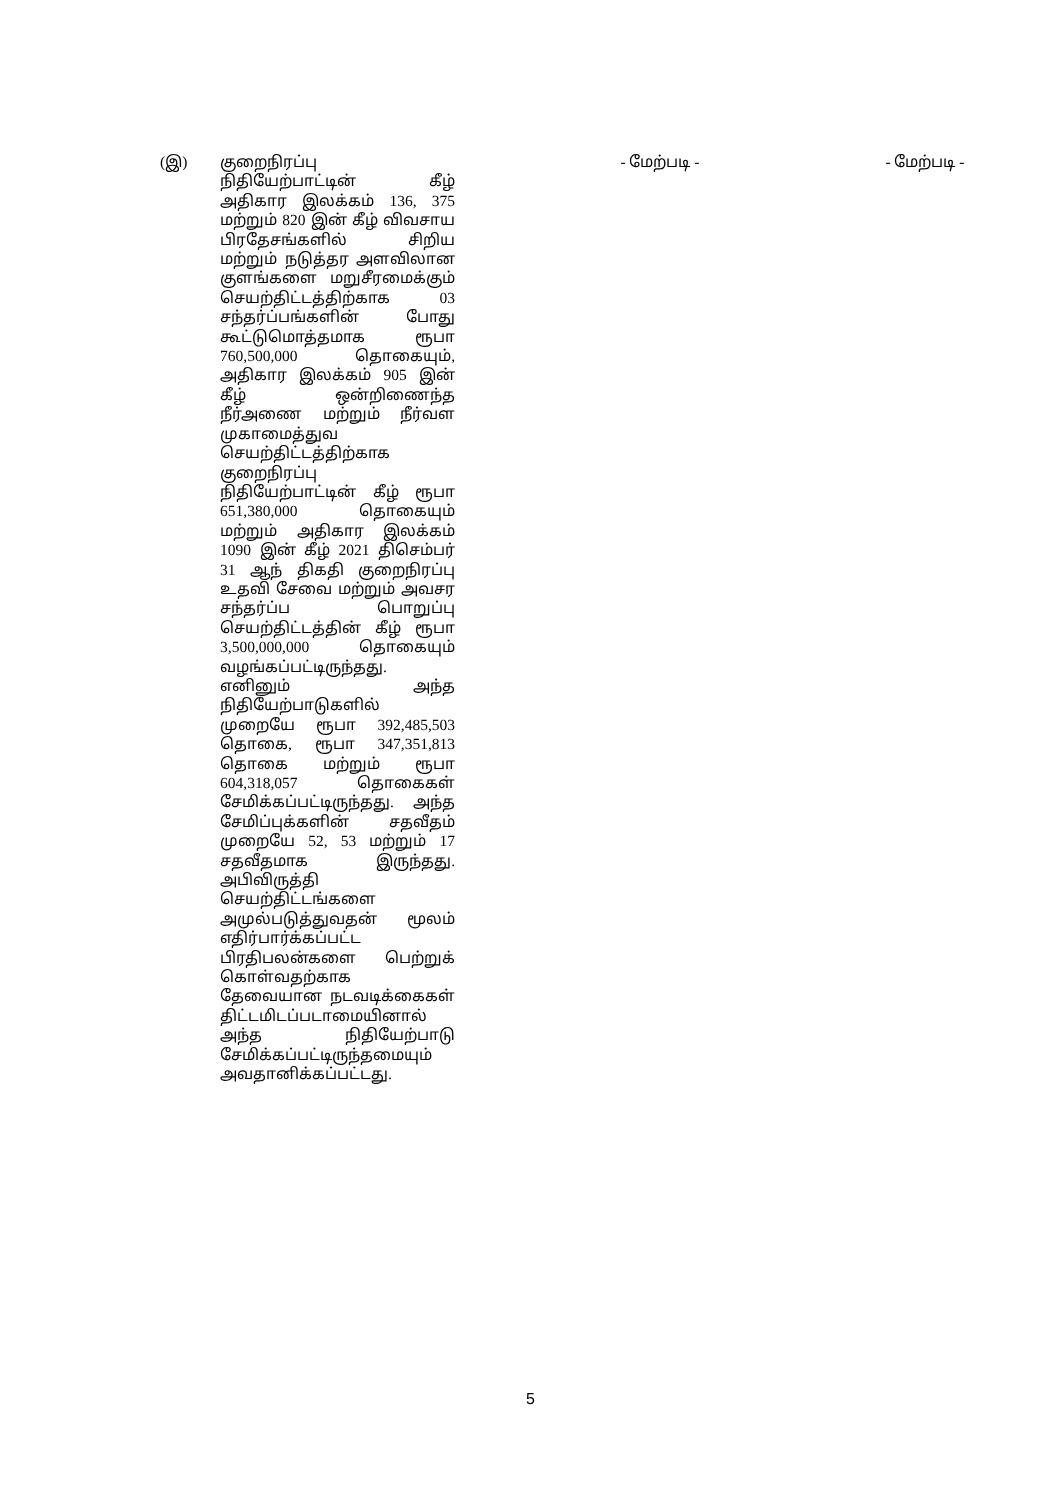| (இ) | குறைநிரப்பு நிதியேற்பாட்டின் கீழ் அதிகார இலக்கம் 136, 375 மற்றும் 820 இன் கீழ் விவசாய பிரதேசங்களில் சிறிய மற்றும் நடுத்தர அளவிலான குளங்களை மறுசீரமைக்கும் செயற்திட்டத்திற்காக 03 சந்தர்ப்பங்களின் போது கூட்டுமொத்தமாக ரூபா 760,500,000 தொகையும், அதிகார இலக்கம் 905 இன் கீழ் ஒன்றிணைந்த நீர்அணை மற்றும் நீர்வள முகாமைத்துவ செயற்திட்டத்திற்காக குறைநிரப்பு நிதியேற்பாட்டின் கீழ் ரூபா 651,380,000 தொகையும் மற்றும் அதிகார இலக்கம் 1090 இன் கீழ் 2021 திசெம்பர் 31 ஆந் திகதி குறைநிரப்பு உதவி சேவை மற்றும் அவசர சந்தர்ப்ப பொறுப்பு செயற்திட்டத்தின் கீழ் ரூபா 3,500,000,000 தொகையும் வழங்கப்பட்டிருந்தது. எனினும் அந்த நிதியேற்பாடுகளில் முறையே ரூபா 392,485,503 தொகை, ரூபா 347,351,813 தொகை மற்றும் ரூபா 604,318,057 தொகைகள் சேமிக்கப்பட்டிருந்தது. அந்த சேமிப்புக்களின் சதவீதம் முறையே 52, 53 மற்றும் 17 சதவீதமாக இருந்தது. அபிவிருத்தி செயற்திட்டங்களை அமுல்படுத்துவதன் மூலம் எதிர்பார்க்கப்பட்ட பிரதிபலன்களை பெற்றுக் கொள்வதற்காக தேவையான நடவடிக்கைகள் திட்டமிடப்படாமையினால் அந்த நிதியேற்பாடு சேமிக்கப்பட்டிருந்தமையும் அவதானிக்கப்பட்டது. | - மேற்படி - | - மேற்படி - |
5